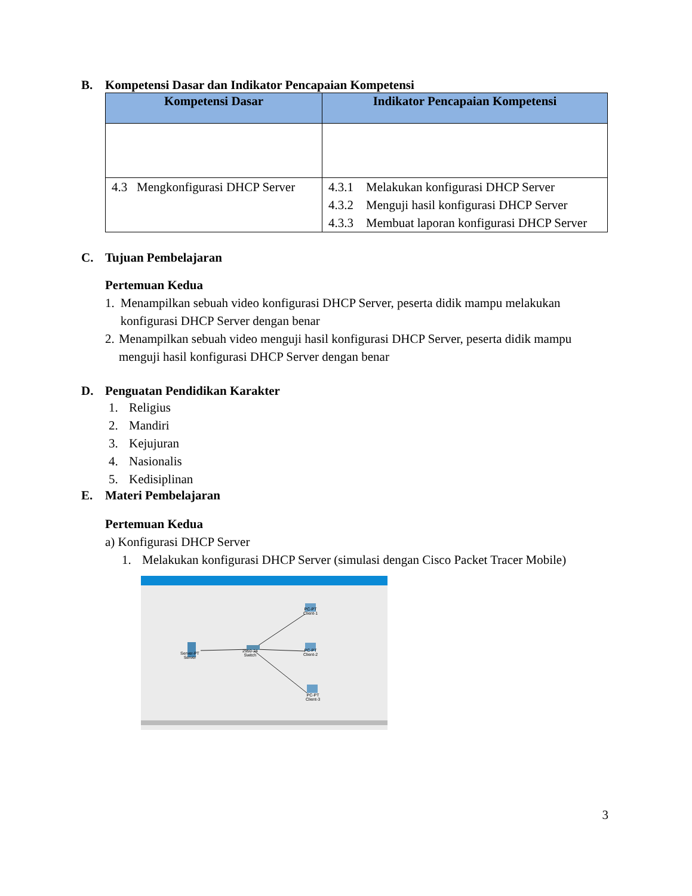B. Kompetensi Dasar dan Indikator Pencapaian Kompetensi
| Kompetensi Dasar | Indikator Pencapaian Kompetensi |
| --- | --- |
| 4.3 Mengkonfigurasi DHCP Server | 4.3.1 Melakukan konfigurasi DHCP Server 4.3.2 Menguji hasil konfigurasi DHCP Server 4.3.3 Membuat laporan konfigurasi DHCP Server |
C. Tujuan Pembelajaran
Pertemuan Kedua
1. Menampilkan sebuah video konfigurasi DHCP Server, peserta didik mampu melakukan konfigurasi DHCP Server dengan benar
2. Menampilkan sebuah video menguji hasil konfigurasi DHCP Server, peserta didik mampu menguji hasil konfigurasi DHCP Server dengan benar
D. Penguatan Pendidikan Karakter
1. Religius
2. Mandiri
3. Kejujuran
4. Nasionalis
5. Kedisiplinan
E. Materi Pembelajaran
Pertemuan Kedua
a) Konfigurasi DHCP Server
1. Melakukan konfigurasi DHCP Server (simulasi dengan Cisco Packet Tracer Mobile)
Server-PT
Server
2950-24
Switch
PC-PT
Client-1
PC-PT
Client-2
PC-PT
Client-3
3